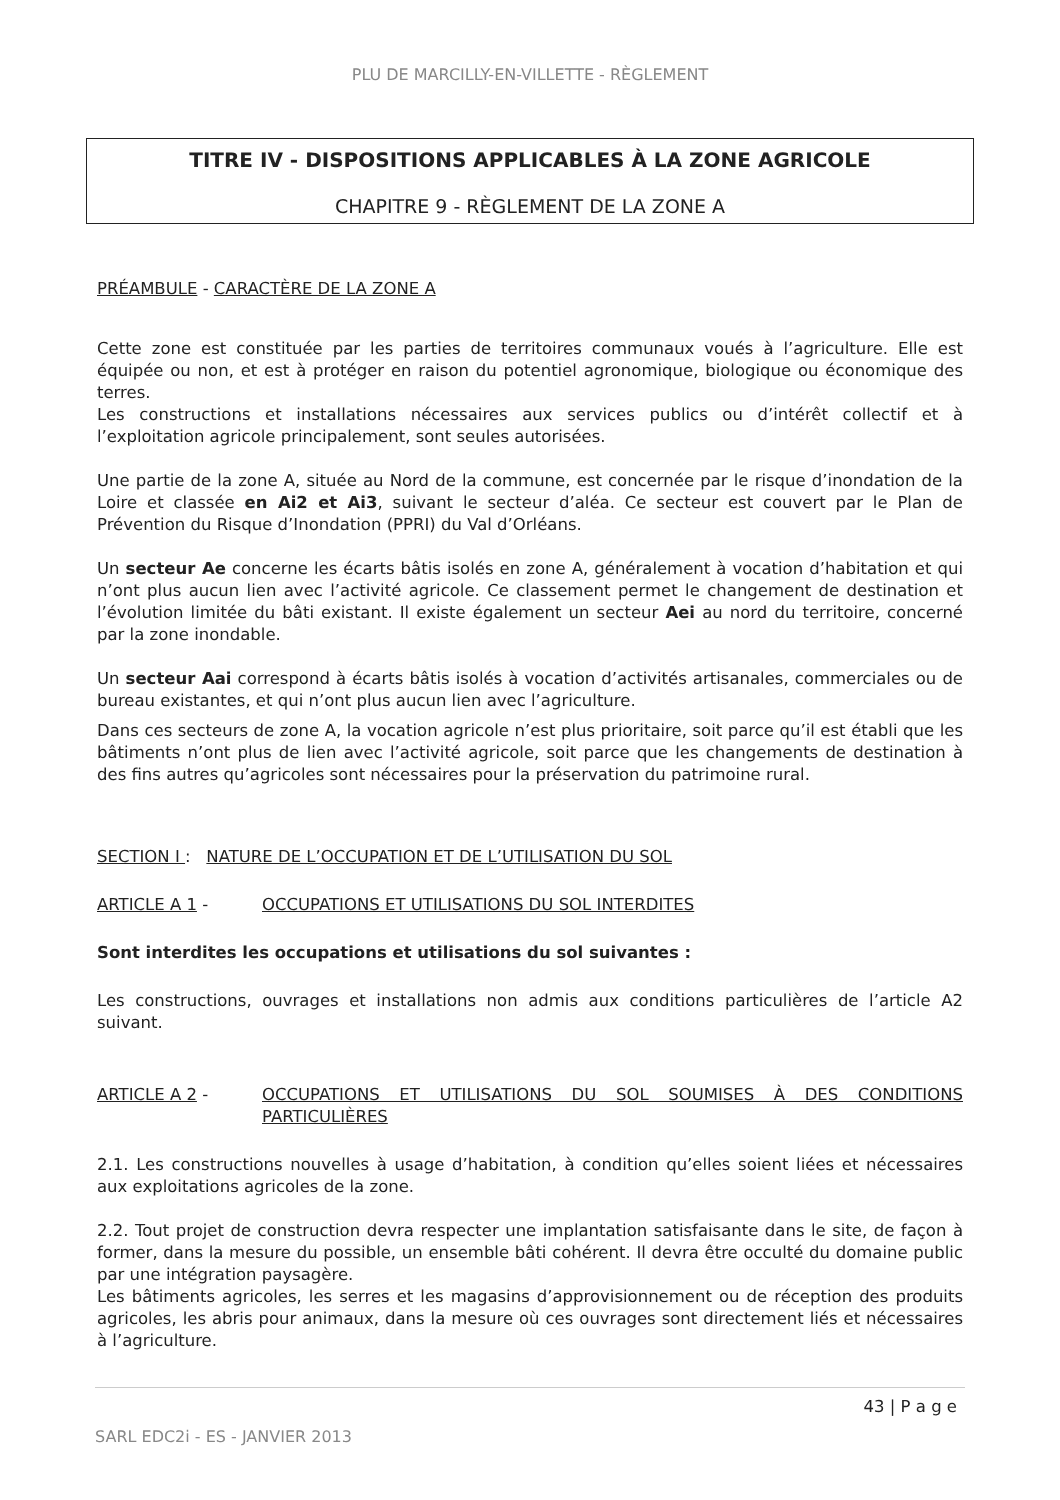PLU DE MARCILLY-EN-VILLETTE - RÈGLEMENT
TITRE IV - DISPOSITIONS APPLICABLES À LA ZONE AGRICOLE
CHAPITRE 9 - RÈGLEMENT DE LA ZONE A
PRÉAMBULE - CARACTÈRE DE LA ZONE A
Cette zone est constituée par les parties de territoires communaux voués à l’agriculture. Elle est équipée ou non, et est à protéger en raison du potentiel agronomique, biologique ou économique des terres.
Les constructions et installations nécessaires aux services publics ou d’intérêt collectif et à l’exploitation agricole principalement, sont seules autorisées.
Une partie de la zone A, située au Nord de la commune, est concernée par le risque d’inondation de la Loire et classée en Ai2 et Ai3, suivant le secteur d’aléa. Ce secteur est couvert par le Plan de Prévention du Risque d’Inondation (PPRI) du Val d’Orléans.
Un secteur Ae concerne les écarts bâtis isolés en zone A, généralement à vocation d’habitation et qui n’ont plus aucun lien avec l’activité agricole. Ce classement permet le changement de destination et l’évolution limitée du bâti existant. Il existe également un secteur Aei au nord du territoire, concerné par la zone inondable.
Un secteur Aai correspond à écarts bâtis isolés à vocation d’activités artisanales, commerciales ou de bureau existantes, et qui n’ont plus aucun lien avec l’agriculture.
Dans ces secteurs de zone A, la vocation agricole n’est plus prioritaire, soit parce qu’il est établi que les bâtiments n’ont plus de lien avec l’activité agricole, soit parce que les changements de destination à des fins autres qu’agricoles sont nécessaires pour la préservation du patrimoine rural.
SECTION I : NATURE DE L’OCCUPATION ET DE L’UTILISATION DU SOL
ARTICLE A 1 - OCCUPATIONS ET UTILISATIONS DU SOL INTERDITES
Sont interdites les occupations et utilisations du sol suivantes :
Les constructions, ouvrages et installations non admis aux conditions particulières de l’article A2 suivant.
ARTICLE A 2 - OCCUPATIONS ET UTILISATIONS DU SOL SOUMISES À DES CONDITIONS PARTICULIÈRES
2.1. Les constructions nouvelles à usage d’habitation, à condition qu’elles soient liées et nécessaires aux exploitations agricoles de la zone.
2.2. Tout projet de construction devra respecter une implantation satisfaisante dans le site, de façon à former, dans la mesure du possible, un ensemble bâti cohérent. Il devra être occulté du domaine public par une intégration paysagère.
Les bâtiments agricoles, les serres et les magasins d’approvisionnement ou de réception des produits agricoles, les abris pour animaux, dans la mesure où ces ouvrages sont directement liés et nécessaires à l’agriculture.
43 | P a g e
SARL EDC2i - ES - JANVIER 2013